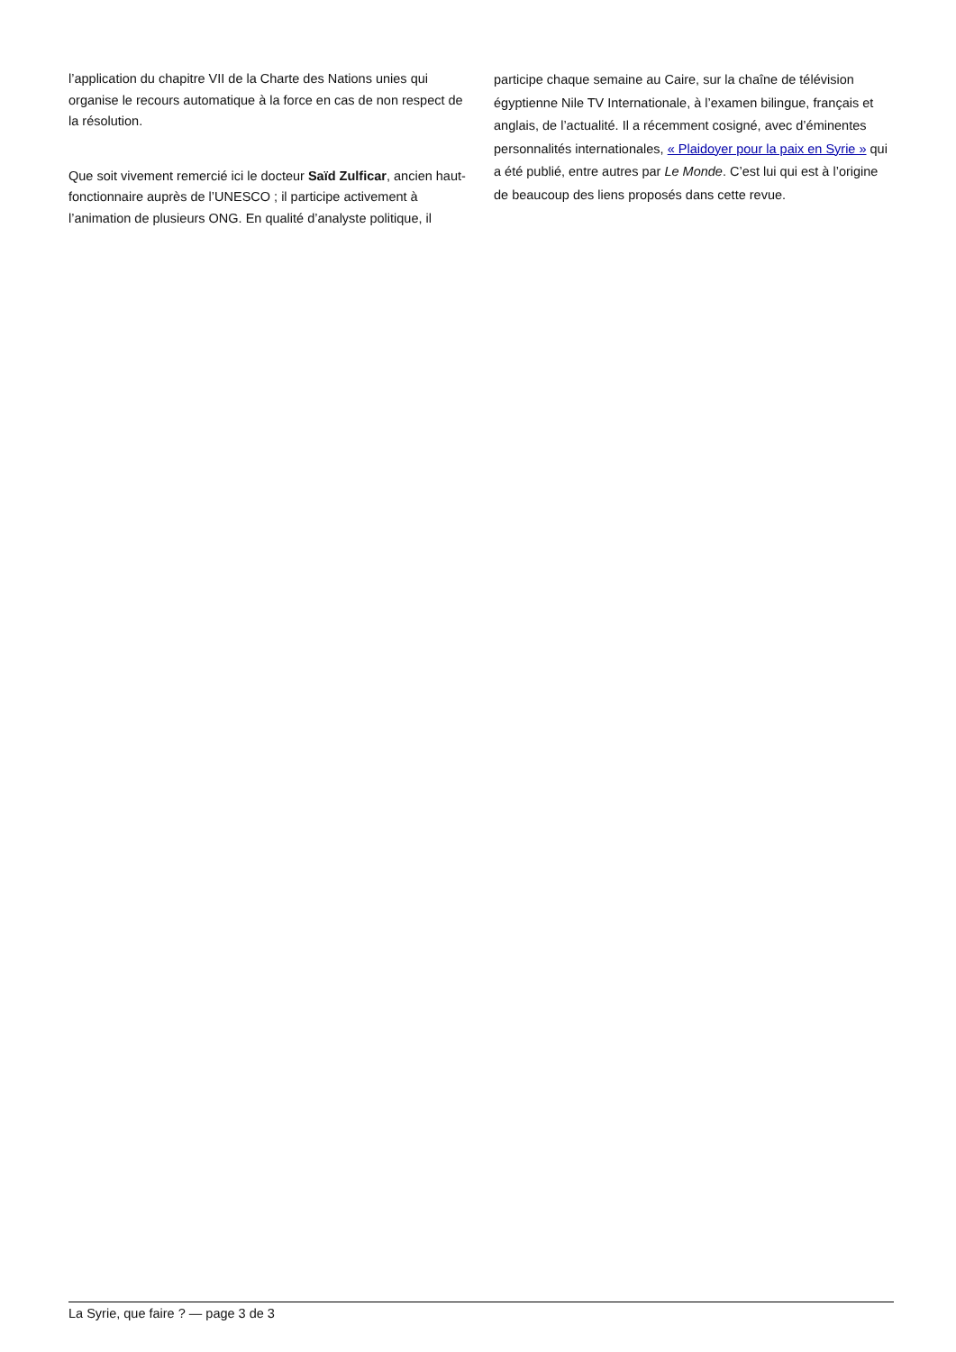l’application du chapitre VII de la Charte des Nations unies qui organise le recours automatique à la force en cas de non respect de la résolution.
Que soit vivement remercié ici le docteur Saïd Zulficar, ancien haut-fonctionnaire auprès de l’UNESCO ; il participe activement à l’animation de plusieurs ONG. En qualité d’analyste politique, il
participe chaque semaine au Caire, sur la chaîne de télévision égyptienne Nile TV Internationale, à l’examen bilingue, français et anglais, de l’actualité. Il a récemment cosigné, avec d’éminentes personnalités internationales, « Plaidoyer pour la paix en Syrie » qui a été publié, entre autres par Le Monde. C’est lui qui est à l’origine de beaucoup des liens proposés dans cette revue.
La Syrie, que faire ? — page 3 de 3